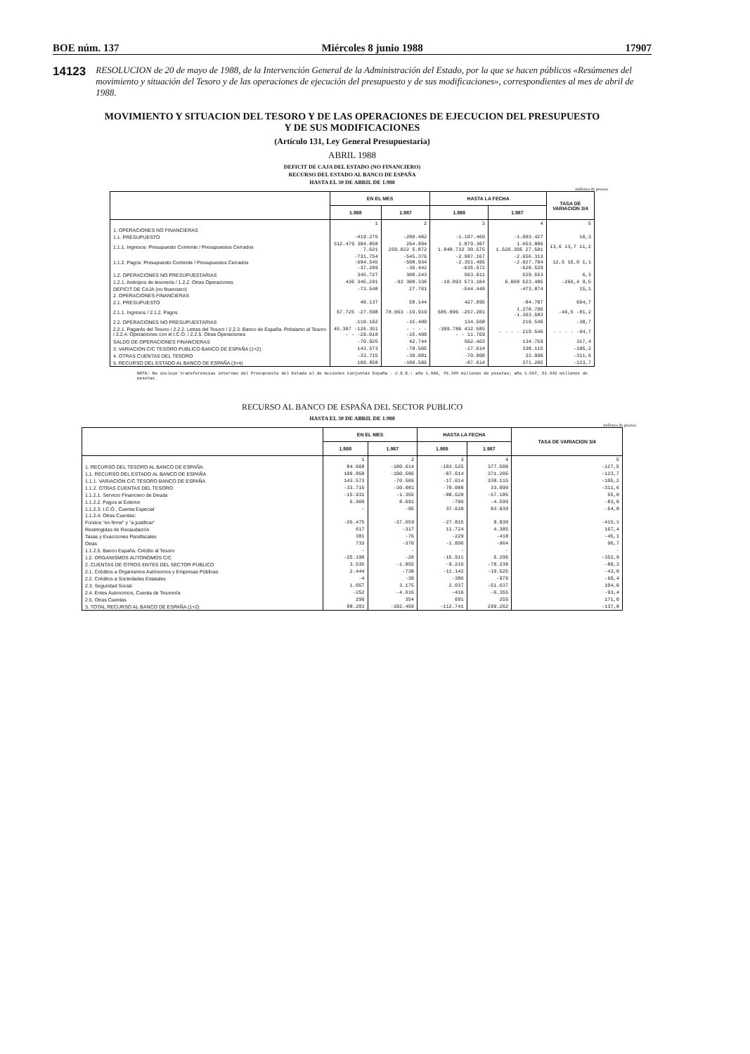BOE núm. 137 Miércoles 8 junio 1988 17907
14123
RESOLUCION de 20 de mayo de 1988, de la Intervención General de la Administración del Estado, por la que se hacen públicos «Resúmenes del movimiento y situación del Tesoro y de las operaciones de ejecución del presupuesto y de sus modificaciones», correspondientes al mes de abril de 1988.
MOVIMIENTO Y SITUACION DEL TESORO Y DE LAS OPERACIONES DE EJECUCION DEL PRESUPUESTO
Y DE SUS MODIFICACIONES
(Artículo 131, Ley General Presupuestaria)
ABRIL 1988
DEFICIT DE CAJA DEL ESTADO (NO FINANCIERO)
RECURSO DEL ESTADO AL BANCO DE ESPAÑA
HASTA EL 30 DE ABRIL DE 1.988
millones de pesetas
| | EN EL MES | | HASTA LA FECHA | | TASA DE VARIACION 3/4 |
| --- | --- | --- | --- | --- | --- |
| | 1.988 | 1.987 | 1.988 | 1.987 | |
| | 1 | 2 | 3 | 4 | 5 |
| 1. OPERACIONES NO FINANCIERAS | | | | | |
| 1.1. PRESUPUESTO | -419.275 | -280.482 | -1.107.460 | -1.003.427 | 10,3 |
| 1.1.1. Ingresos: Presupuesto Corriente / Presupuestos Cerrados | 312.479 304.858 7.621 | 264.894 259.022 5.872 | 1.879.307 1.848.732 30.575 | 1.653.806 1.626.305 27.501 | 13,6 13,7 11,2 |
| 1.1.2. Pagos: Presupuesto Corriente / Presupuestos Cerrados | -731.754 -694.545 -37.209 | -545.376 -508.934 -36.442 | -2.987.167 -2.351.495 -635.672 | -2.656.313 -2.027.784 -628.529 | 12,5 16,0 1,1 |
| 1.2. OPERACIONES NO PRESUPUESTARIAS | 345.727 | 308.243 | 563.011 | 529.553 | 6,3 |
| 1.2.1. Anticipos de tesorería / 1.2.2. Otras Operaciones | 436 345.291 | -93 308.336 | -10.093 573.104 | 6.068 523.485 | -266,4 9,5 |
| DEFICIT DE CAJA (no financiero) | -73.548 | 27.761 | -544.449 | -473.874 | 15,1 |
| 2. OPERACIONES FINANCIERAS | | | | | |
| 2.1. PRESUPUESTO | 40.137 | 58.144 | 427.895 | -84.787 | 604,7 |
| 2.1.1. Ingresos / 2.1.2. Pagos | 67.725 -27.598 | 78.063 -19.919 | 685.096 -257.201 | 1.278.796 -1.363.583 | -46,5 -81,2 |
| 2.2. OPERACIONES NO PRESUPUESTARIAS | -110.162 | -15.400 | 134.568 | 219.546 | -38,7 |
| 2.2.1. Pagarés del Tesoro / 2.2.2. Letras del Tesoro / 2.2.3. Banco de España. Préstamo al Tesoro / 2.2.4. Operaciones con el I.C.O. / 2.2.5. Otras Operaciones | 45.307 -126.351 - - -29.018 | - - - - -15.400 | -309.786 432.585 - - 11.769 | - - - - 219.546 | - - - - -94,7 |
| SALDO DE OPERACIONES FINANCIERAS | -70.025 | 42.744 | 562.463 | 134.759 | 317,4 |
| 3. VARIACION C/C TESORO PUBLICO BANCO DE ESPAÑA (1+2) | 143.573 | -70.505 | -17.614 | 338.115 | -105,2 |
| 4. OTRAS CUENTAS DEL TESORO | -33.715 | -30.081 | -70.000 | 33.090 | -311,6 |
| 5. RECURSO DEL ESTADO AL BANCO DE ESPAÑA (3+4) | 109.858 | -100.586 | -87.614 | 371.205 | -123,7 |
NOTA: No incluye transferencias internas del Presupuesto del Estado al de Acciones Conjuntas España - C.E.E.: año 1.988, 78.345 millones de pesetas; año 1.987, 51.942 millones de pesetas.
RECURSO AL BANCO DE ESPAÑA DEL SECTOR PUBLICO
HASTA EL 30 DE ABRIL DE 1.988
millones de pesetas
| | EN EL MES | | HASTA LA FECHA | | TASA DE VARIACION 3/4 |
| --- | --- | --- | --- | --- | --- |
| | 1.988 | 1.987 | 1.988 | 1.987 | |
| | 1 | 2 | 3 | 4 | 5 |
| 1. RECURSO DEL TESORO AL BANCO DE ESPAÑA | 84.668 | -100.614 | -103.525 | 377.500 | -127,5 |
| 1.1. RECURSO DEL ESTADO AL BANCO DE ESPAÑA | 109.858 | -100.586 | -87.614 | 371.205 | -123,7 |
| 1.1.1. VARIACION C/C TESORO BANCO DE ESPAÑA | 143.573 | -70.505 | -17.614 | 338.115 | -105,2 |
| 1.1.2. OTRAS CUENTAS DEL TESORO | -33.715 | -30.081 | -70.000 | 33.090 | -311,6 |
| 1.1.2.1. Servicio Financiero de Deuda | -15.931 | -1.355 | -88.628 | -57.185 | 55,0 |
| 1.1.2.2. Pagos al Exterior | 6.960 | 8.691 | -786 | -4.599 | -83,0 |
| 1.1.2.3. I.C.O., Cuenta Especial | - | -95 | 37.630 | 83.039 | -54,8 |
| 1.1.2.4. Otras Cuentas: | | | | | |
| Fondos "en firme" y "a justificar" | -26.475 | -37.659 | -27.815 | 8.830 | -415,1 |
| Restringidas de Recaudación | 617 | -317 | 11.724 | 4.385 | 167,4 |
| Tasas y Exacciones Parafiscales | 381 | -76 | -229 | -418 | -45,1 |
| Otras | 733 | -370 | -1.896 | -964 | 96,7 |
| 1.1.2.5. Banco España. Crédito al Tesoro | - | - | - | - | - |
| 1.2. ORGANISMOS AUTONOMOS C/C | -25.190 | -28 | -15.911 | 6.295 | -352,9 |
| 2. CUENTAS DE OTROS ENTES DEL SECTOR PUBLICO | 3.535 | -1.855 | -9.216 | -78.238 | -88,3 |
| 2.1. Créditos a Organismos Autónomos y Empresas Públicas | 2.444 | -738 | -11.142 | -19.525 | -43,0 |
| 2.2. Créditos a Sociedades Estatales | -4 | -30 | -386 | -976 | -60,4 |
| 2.3. Seguridad Social | 1.057 | 3.175 | 2.037 | -51.637 | 104,0 |
| 2.4. Entes Autonomos, Cuenta de Tesorería | -252 | -4.616 | -416 | -6.355 | -93,4 |
| 2.5. Otras Cuentas | 290 | 354 | 691 | 255 | 171,0 |
| 3. TOTAL RECURSO AL BANCO DE ESPAÑA (1+2) | 88.203 | -102.469 | -112.741 | 299.262 | -137,8 |